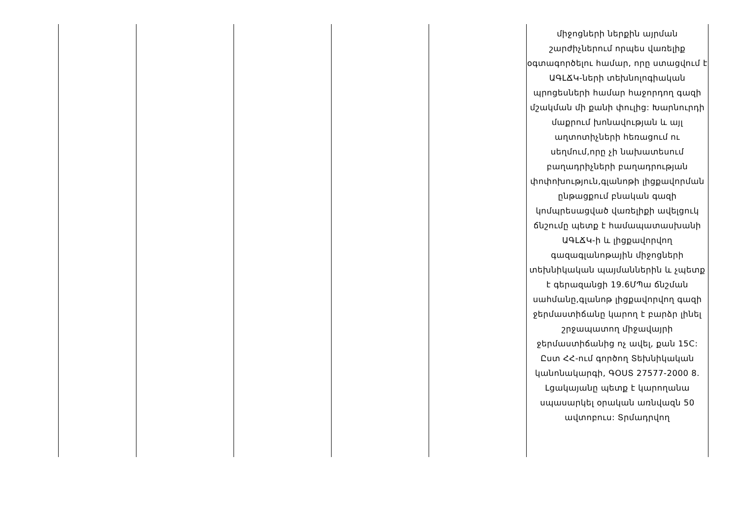| | | | | | միջոցների ներքին այրման շարժիչներում որպես վառելիք օգտագործելու համար, որը ստացվում է ԱԳԼՃԿ-ների տեխնոլոգիական պրոցեսների համար հաջորդող գազի մշակման մի քանի փուլից: Խարնուրդի մաքրում խոնավության և այլ աղտոտիչների հեռացում ու սեղմում,որը չի նախատեսում բաղադրիչների բաղադրության փոփոխություն,գլանոթի լիցքավորման ընթացքում բնական գազի կոմպրեսացված վառելիքի ավելցուկ ճնշումը պետք է համապատասխանի ԱԳԼՃԿ-ի և լիցքավորվող գազագլանոթային միջոցների տեխնիկական պայմաններին և չպետք է գերազանցի 19.6ՄՊա ճնշման սահմանը,գլանոթ լիցքավորվող գազի ջերմաստիճանը կարող է բարձր լինել շրջապատող միջավայրի ջերմաստիճանից ոչ ավել, քան 15C: Ըստ ՀՀ-ում գործող Տեխնիկական կանոնակարգի, ԳՕՍՏ 27577-2000 8. Լցակայանը պետք է կարողանա սպասարկել օրական առնվազն 50 ավտոբուս: Տրմադրվող |